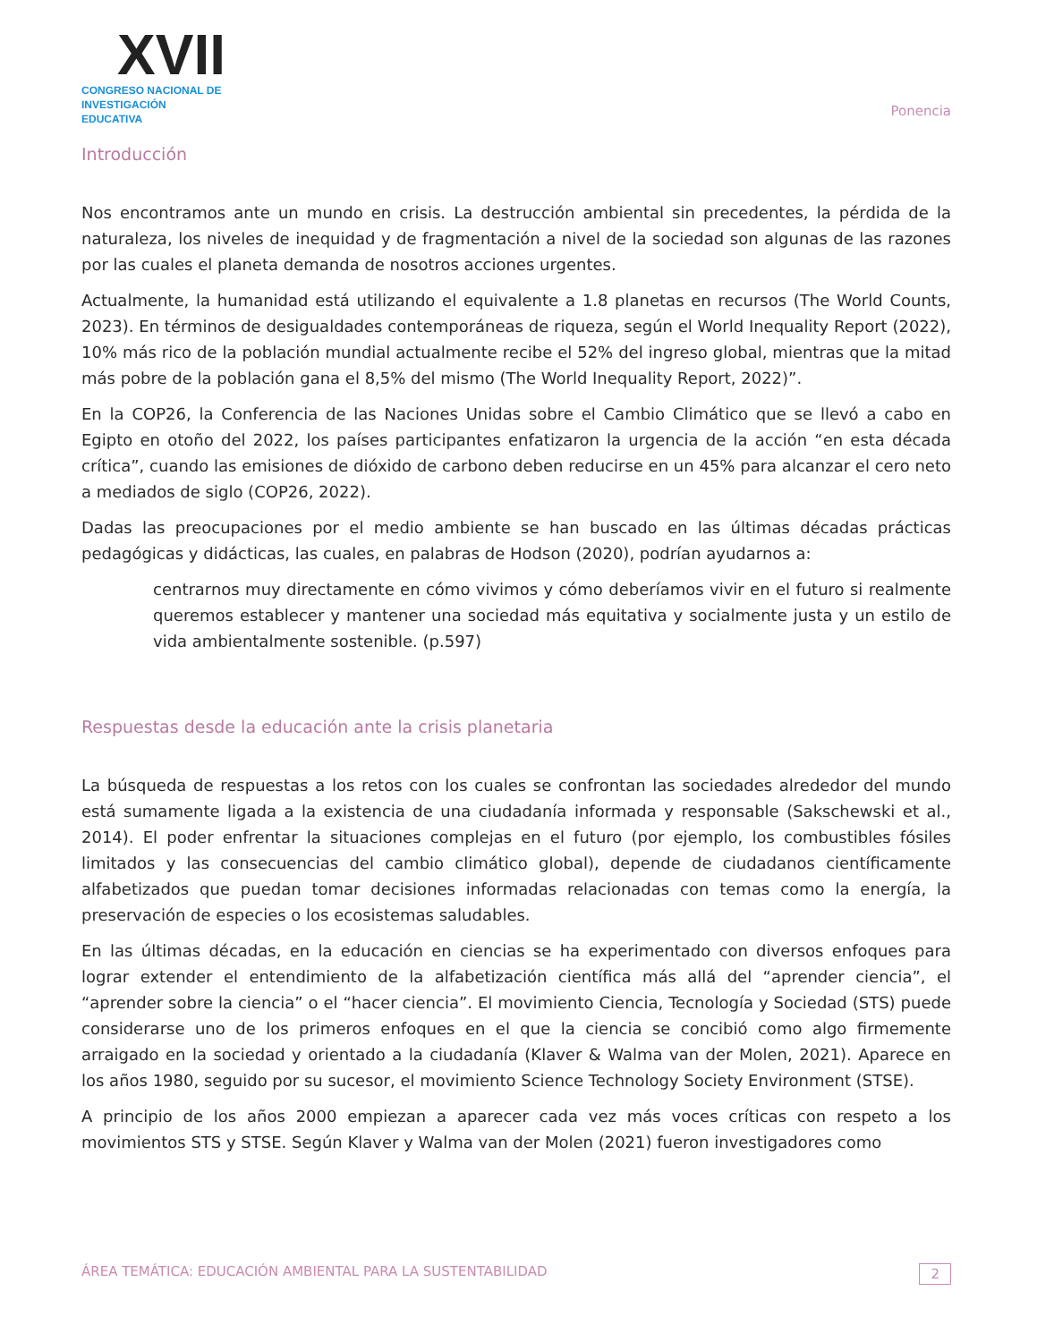XVII
CONGRESO NACIONAL DE
INVESTIGACIÓN EDUCATIVA
Ponencia
Introducción
Nos encontramos ante un mundo en crisis. La destrucción ambiental sin precedentes, la pérdida de la naturaleza, los niveles de inequidad y de fragmentación a nivel de la sociedad son algunas de las razones por las cuales el planeta demanda de nosotros acciones urgentes.
Actualmente, la humanidad está utilizando el equivalente a 1.8 planetas en recursos (The World Counts, 2023). En términos de desigualdades contemporáneas de riqueza, según el World Inequality Report (2022), 10% más rico de la población mundial actualmente recibe el 52% del ingreso global, mientras que la mitad más pobre de la población gana el 8,5% del mismo (The World Inequality Report, 2022)”.
En la COP26, la Conferencia de las Naciones Unidas sobre el Cambio Climático que se llevó a cabo en Egipto en otoño del 2022, los países participantes enfatizaron la urgencia de la acción “en esta década crítica”, cuando las emisiones de dióxido de carbono deben reducirse en un 45% para alcanzar el cero neto a mediados de siglo (COP26, 2022).
Dadas las preocupaciones por el medio ambiente se han buscado en las últimas décadas prácticas pedagógicas y didácticas, las cuales, en palabras de Hodson (2020), podrían ayudarnos a:
centrarnos muy directamente en cómo vivimos y cómo deberíamos vivir en el futuro si realmente queremos establecer y mantener una sociedad más equitativa y socialmente justa y un estilo de vida ambientalmente sostenible. (p.597)
Respuestas desde la educación ante la crisis planetaria
La búsqueda de respuestas a los retos con los cuales se confrontan las sociedades alrededor del mundo está sumamente ligada a la existencia de una ciudadanía informada y responsable (Sakschewski et al., 2014). El poder enfrentar la situaciones complejas en el futuro (por ejemplo, los combustibles fósiles limitados y las consecuencias del cambio climático global), depende de ciudadanos científicamente alfabetizados que puedan tomar decisiones informadas relacionadas con temas como la energía, la preservación de especies o los ecosistemas saludables.
En las últimas décadas, en la educación en ciencias se ha experimentado con diversos enfoques para lograr extender el entendimiento de la alfabetización científica más allá del “aprender ciencia”, el “aprender sobre la ciencia” o el “hacer ciencia”. El movimiento Ciencia, Tecnología y Sociedad (STS) puede considerarse uno de los primeros enfoques en el que la ciencia se concibió como algo firmemente arraigado en la sociedad y orientado a la ciudadanía (Klaver & Walma van der Molen, 2021). Aparece en los años 1980, seguido por su sucesor, el movimiento Science Technology Society Environment (STSE).
A principio de los años 2000 empiezan a aparecer cada vez más voces críticas con respeto a los movimientos STS y STSE. Según Klaver y Walma van der Molen (2021) fueron investigadores como
ÁREA TEMÁTICA: EDUCACIÓN AMBIENTAL PARA LA SUSTENTABILIDAD 2